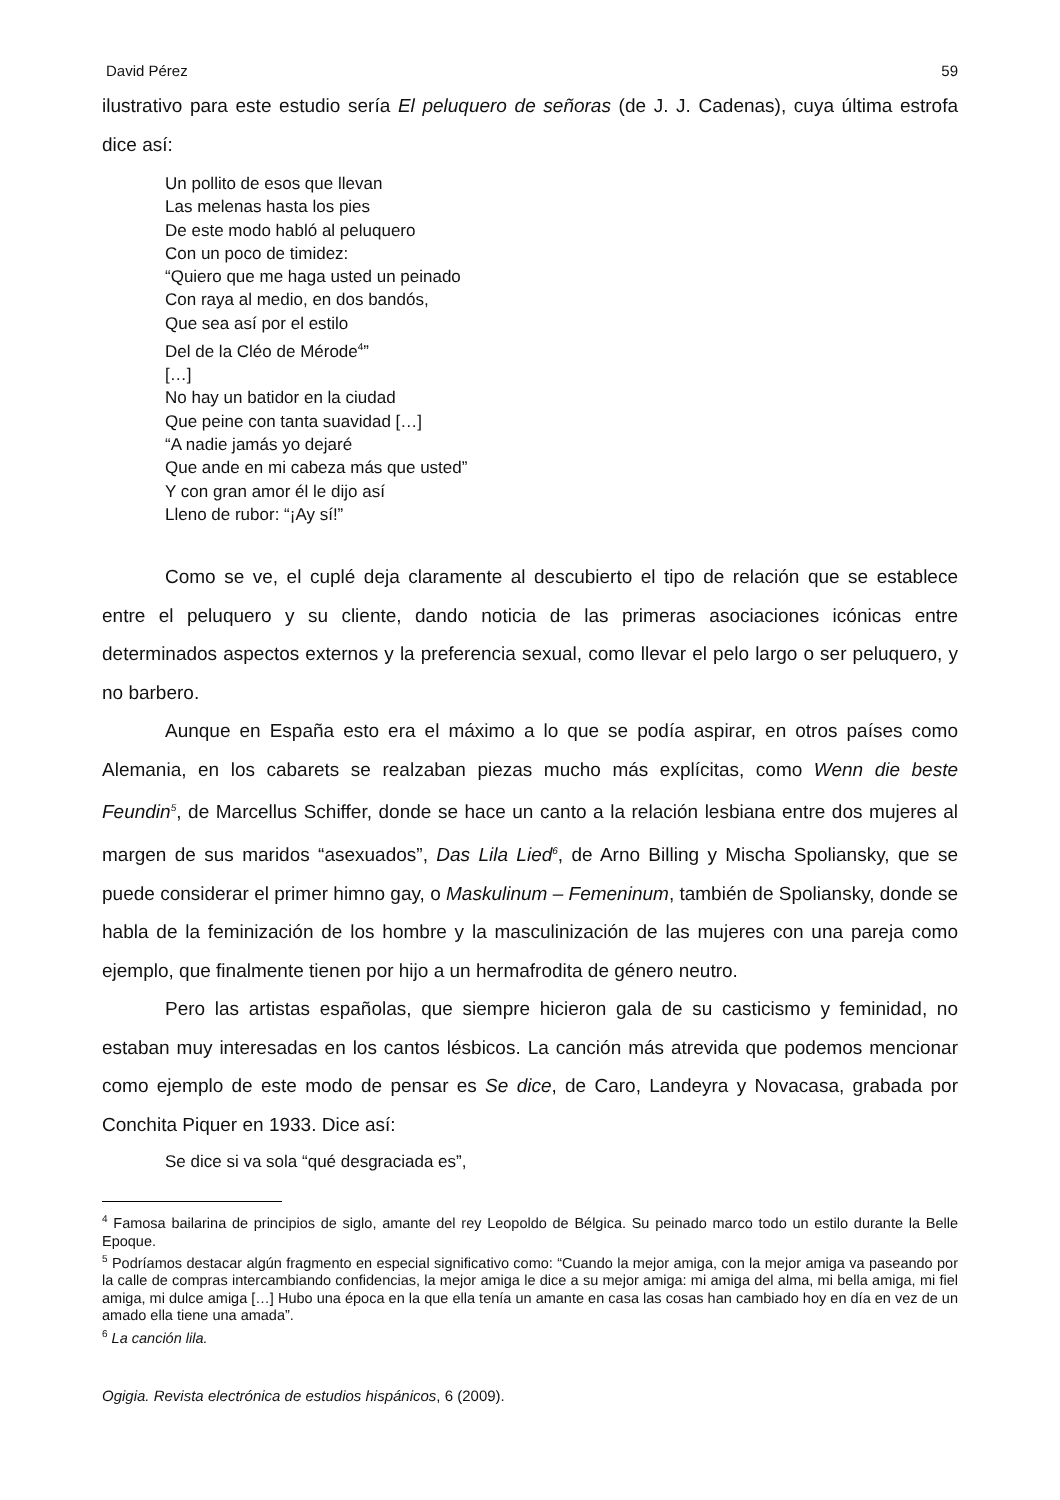David Pérez 59
ilustrativo para este estudio sería El peluquero de señoras (de J. J. Cadenas), cuya última estrofa dice así:
Un pollito de esos que llevan
Las melenas hasta los pies
De este modo habló al peluquero
Con un poco de timidez:
“Quiero que me haga usted un peinado
Con raya al medio, en dos bandós,
Que sea así por el estilo
Del de la Cléo de Mérode<sup>4</sup>”
[…]
No hay un batidor en la ciudad
Que peine con tanta suavidad […]
“A nadie jamás yo dejaré
Que ande en mi cabeza más que usted”
Y con gran amor él le dijo así
Lleno de rubor: “¡Ay sí!”
Como se ve, el cuplé deja claramente al descubierto el tipo de relación que se establece entre el peluquero y su cliente, dando noticia de las primeras asociaciones icónicas entre determinados aspectos externos y la preferencia sexual, como llevar el pelo largo o ser peluquero, y no barbero.
Aunque en España esto era el máximo a lo que se podía aspirar, en otros países como Alemania, en los cabarets se realzaban piezas mucho más explícitas, como Wenn die beste Feundin<sup>5</sup>, de Marcellus Schiffer, donde se hace un canto a la relación lesbiana entre dos mujeres al margen de sus maridos “asexuados”, Das Lila Lied<sup>6</sup>, de Arno Billing y Mischa Spoliansky, que se puede considerar el primer himno gay, o Maskulinum – Femeninum, también de Spoliansky, donde se habla de la feminización de los hombre y la masculinización de las mujeres con una pareja como ejemplo, que finalmente tienen por hijo a un hermafrodita de género neutro.
Pero las artistas españolas, que siempre hicieron gala de su casticismo y feminidad, no estaban muy interesadas en los cantos lésbicos. La canción más atrevida que podemos mencionar como ejemplo de este modo de pensar es Se dice, de Caro, Landeyra y Novacasa, grabada por Conchita Piquer en 1933. Dice así:
Se dice si va sola “qué desgraciada es”,
<sup>4</sup> Famosa bailarina de principios de siglo, amante del rey Leopoldo de Bélgica. Su peinado marco todo un estilo durante la Belle Epoque.
<sup>5</sup> Podríamos destacar algún fragmento en especial significativo como: “Cuando la mejor amiga, con la mejor amiga va paseando por la calle de compras intercambiando confidencias, la mejor amiga le dice a su mejor amiga: mi amiga del alma, mi bella amiga, mi fiel amiga, mi dulce amiga […] Hubo una época en la que ella tenía un amante en casa las cosas han cambiado hoy en día en vez de un amado ella tiene una amada”.
<sup>6</sup> La canción lila.
Ogigia. Revista electrónica de estudios hispánicos, 6 (2009).